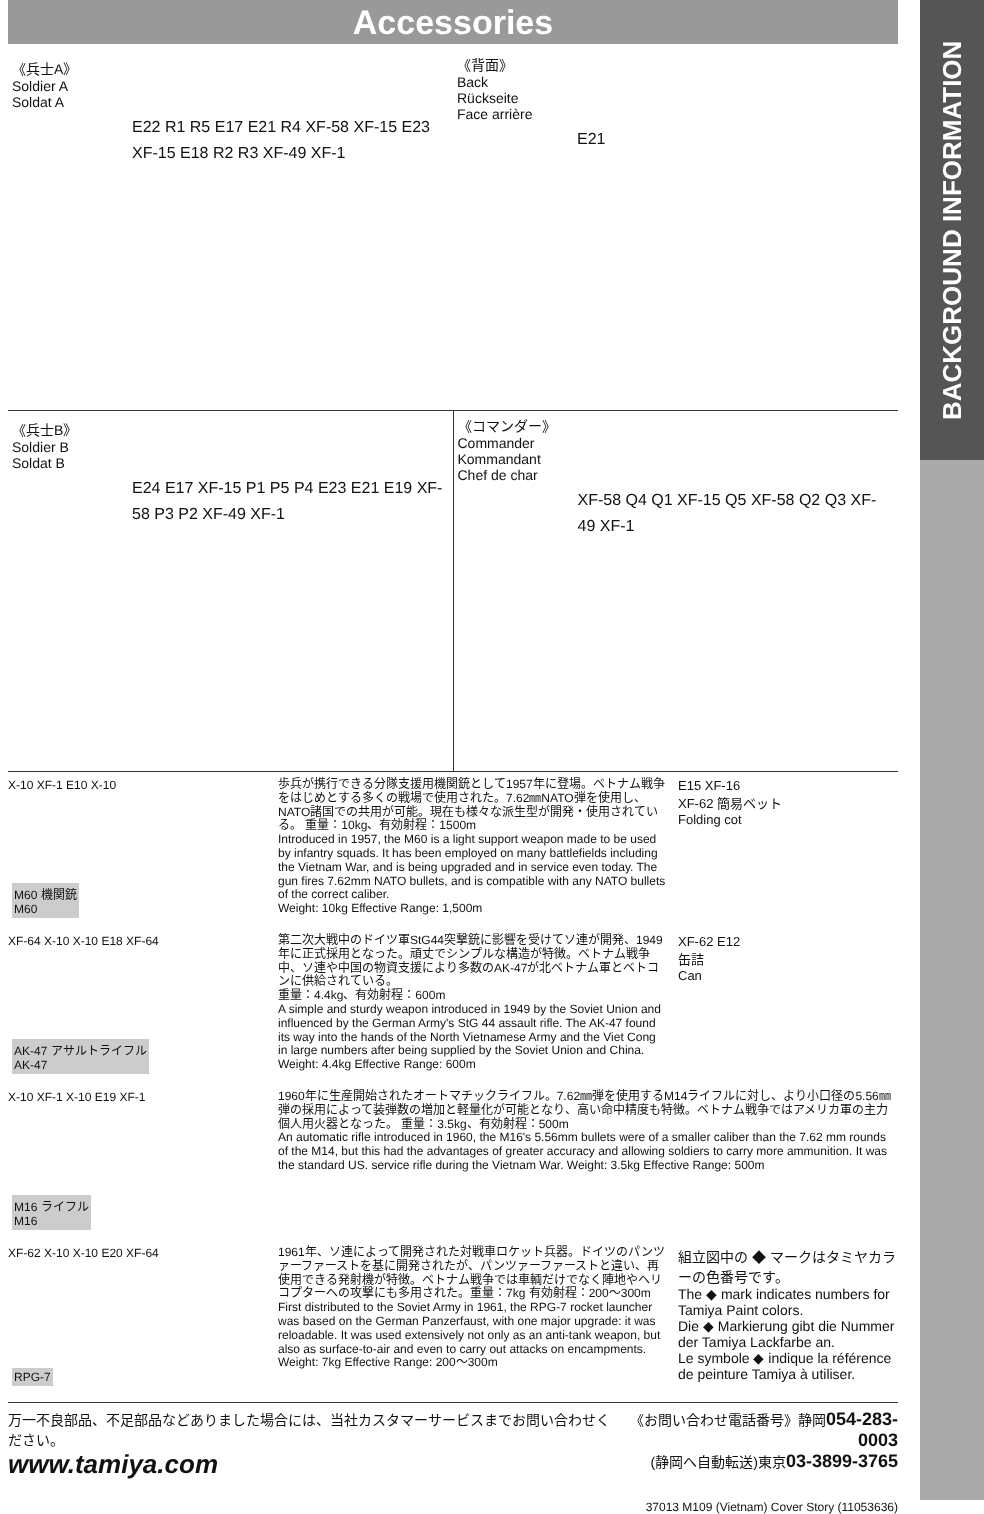BACKGROUND INFORMATION
Accessories
《兵士A》
Soldier A
Soldat A
E22 R1 R5 E17 E21 R4 XF-58 XF-15 E23 XF-15 E18 R2 R3 XF-49 XF-1
《背面》
Back
Rückseite
Face arrière
E21
《兵士B》
Soldier B
Soldat B
E24 E17 XF-15 P1 P5 P4 E23 E21 E19 XF-58 P3 P2 XF-49 XF-1
《コマンダー》
Commander
Kommandant
Chef de char
XF-58 Q4 Q1 XF-15 Q5 XF-58 Q2 Q3 XF-49 XF-1
X-10 XF-1 E10 X-10
M60 機関銃
M60
歩兵が携行できる分隊支援用機関銃として1957年に登場。ベトナム戦争をはじめとする多くの戦場で使用された。7.62㎜NATO弾を使用し、NATO諸国での共用が可能。現在も様々な派生型が開発・使用されている。 重量：10kg、有効射程：1500m
Introduced in 1957, the M60 is a light support weapon made to be used by infantry squads. It has been employed on many battlefields including the Vietnam War, and is being upgraded and in service even today. The gun fires 7.62mm NATO bullets, and is compatible with any NATO bullets of the correct caliber.
Weight: 10kg Effective Range: 1,500m
E15 XF-16
XF-62 簡易ベット
Folding cot
XF-64 X-10 X-10 E18 XF-64
AK-47 アサルトライフル
AK-47
第二次大戦中のドイツ軍StG44突撃銃に影響を受けてソ連が開発、1949年に正式採用となった。頑丈でシンプルな構造が特徴。ベトナム戦争中、ソ連や中国の物資支援により多数のAK-47が北ベトナム軍とベトコンに供給されている。
重量：4.4kg、有効射程：600m
A simple and sturdy weapon introduced in 1949 by the Soviet Union and influenced by the German Army's StG 44 assault rifle. The AK-47 found its way into the hands of the North Vietnamese Army and the Viet Cong in large numbers after being supplied by the Soviet Union and China. Weight: 4.4kg Effective Range: 600m
XF-62 E12
缶詰
Can
X-10 XF-1 X-10 E19 XF-1
M16 ライフル
M16
1960年に生産開始されたオートマチックライフル。7.62㎜弾を使用するM14ライフルに対し、より小口径の5.56㎜弾の採用によって装弾数の増加と軽量化が可能となり、高い命中精度も特徴。ベトナム戦争ではアメリカ軍の主力個人用火器となった。 重量：3.5kg、有効射程：500m
An automatic rifle introduced in 1960, the M16's 5.56mm bullets were of a smaller caliber than the 7.62 mm rounds of the M14, but this had the advantages of greater accuracy and allowing soldiers to carry more ammunition. It was the standard US. service rifle during the Vietnam War. Weight: 3.5kg Effective Range: 500m
XF-62 X-10 X-10 E20 XF-64
RPG-7
1961年、ソ連によって開発された対戦車ロケット兵器。ドイツのパンツァーファーストを基に開発されたが、パンツァーファーストと違い、再使用できる発射機が特徴。ベトナム戦争では車輌だけでなく陣地やヘリコプターへの攻撃にも多用された。重量：7kg 有効射程：200～300m
First distributed to the Soviet Army in 1961, the RPG-7 rocket launcher was based on the German Panzerfaust, with one major upgrade: it was reloadable. It was used extensively not only as an anti-tank weapon, but also as surface-to-air and even to carry out attacks on encampments.
Weight: 7kg Effective Range: 200～300m
組立図中の ◆ マークはタミヤカラーの色番号です。
The ◆ mark indicates numbers for Tamiya Paint colors.
Die ◆ Markierung gibt die Nummer der Tamiya Lackfarbe an.
Le symbole ◆ indique la référence de peinture Tamiya à utiliser.
万一不良部品、不足部品などありました場合には、当社カスタマーサービスまでお問い合わせください。
www.tamiya.com
《お問い合わせ電話番号》静岡054-283-0003
(静岡へ自動転送)東京03-3899-3765
37013 M109 (Vietnam) Cover Story (11053636)